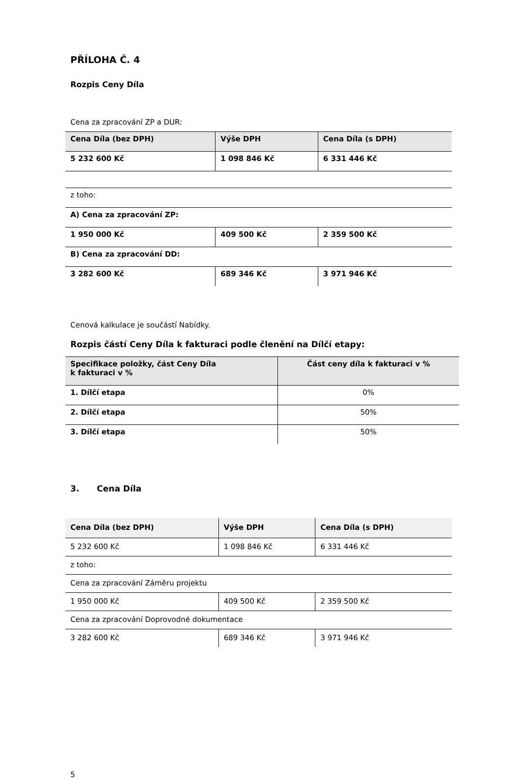PŘÍLOHA Č. 4
Rozpis Ceny Díla
Cena za zpracování ZP a DUR:
| Cena Díla (bez DPH) | Výše DPH | Cena Díla (s DPH) |
| --- | --- | --- |
| 5 232 600 Kč | 1 098 846 Kč | 6 331 446 Kč |
| z toho: | | |
| A) Cena za zpracování ZP: | | |
| 1 950 000 Kč | 409 500 Kč | 2 359 500 Kč |
| B) Cena za zpracování DD: | | |
| 3 282 600 Kč | 689 346 Kč | 3 971 946 Kč |
Cenová kalkulace je součástí Nabídky.
Rozpis částí Ceny Díla k fakturaci podle členění na Dílčí etapy:
| Specifikace položky, část Ceny Díla k fakturaci v % | Část ceny díla k fakturaci v % |
| --- | --- |
| 1. Dílčí etapa | 0% |
| 2. Dílčí etapa | 50% |
| 3. Dílčí etapa | 50% |
3. Cena Díla
| Cena Díla (bez DPH) | Výše DPH | Cena Díla (s DPH) |
| --- | --- | --- |
| 5 232 600 Kč | 1 098 846 Kč | 6 331 446 Kč |
| z toho: | | |
| Cena za zpracování Záměru projektu | | |
| 1 950 000 Kč | 409 500 Kč | 2 359 500 Kč |
| Cena za zpracování Doprovodné dokumentace | | |
| 3 282 600 Kč | 689 346 Kč | 3 971 946 Kč |
5